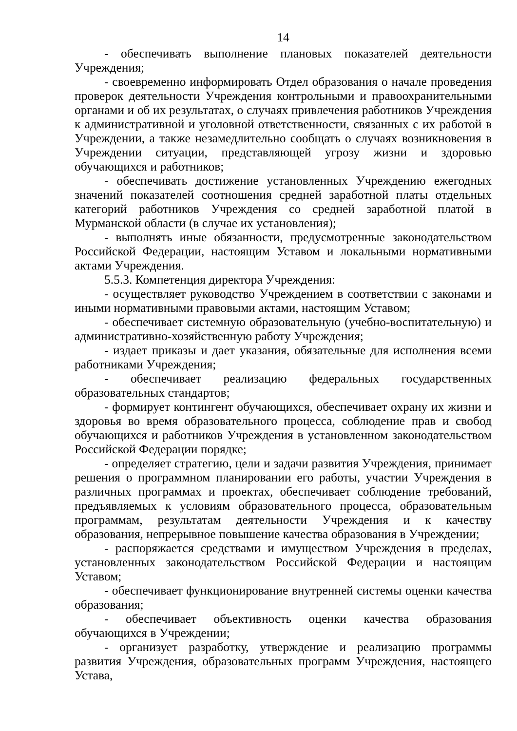14
- обеспечивать выполнение плановых показателей деятельности Учреждения;
- своевременно информировать Отдел образования о начале проведения проверок деятельности Учреждения контрольными и правоохранительными органами и об их результатах, о случаях привлечения работников Учреждения к административной и уголовной ответственности, связанных с их работой в Учреждении, а также незамедлительно сообщать о случаях возникновения в Учреждении ситуации, представляющей угрозу жизни и здоровью обучающихся и работников;
- обеспечивать достижение установленных Учреждению ежегодных значений показателей соотношения средней заработной платы отдельных категорий работников Учреждения со средней заработной платой в Мурманской области (в случае их установления);
- выполнять иные обязанности, предусмотренные законодательством Российской Федерации, настоящим Уставом и локальными нормативными актами Учреждения.
5.5.3. Компетенция директора Учреждения:
- осуществляет руководство Учреждением в соответствии с законами и иными нормативными правовыми актами, настоящим Уставом;
- обеспечивает системную образовательную (учебно-воспитательную) и административно-хозяйственную работу Учреждения;
- издает приказы и дает указания, обязательные для исполнения всеми работниками Учреждения;
- обеспечивает реализацию федеральных государственных образовательных стандартов;
- формирует контингент обучающихся, обеспечивает охрану их жизни и здоровья во время образовательного процесса, соблюдение прав и свобод обучающихся и работников Учреждения в установленном законодательством Российской Федерации порядке;
- определяет стратегию, цели и задачи развития Учреждения, принимает решения о программном планировании его работы, участии Учреждения в различных программах и проектах, обеспечивает соблюдение требований, предъявляемых к условиям образовательного процесса, образовательным программам, результатам деятельности Учреждения и к качеству образования, непрерывное повышение качества образования в Учреждении;
- распоряжается средствами и имуществом Учреждения в пределах, установленных законодательством Российской Федерации и настоящим Уставом;
- обеспечивает функционирование внутренней системы оценки качества образования;
- обеспечивает объективность оценки качества образования обучающихся в Учреждении;
- организует разработку, утверждение и реализацию программы развития Учреждения, образовательных программ Учреждения, настоящего Устава,